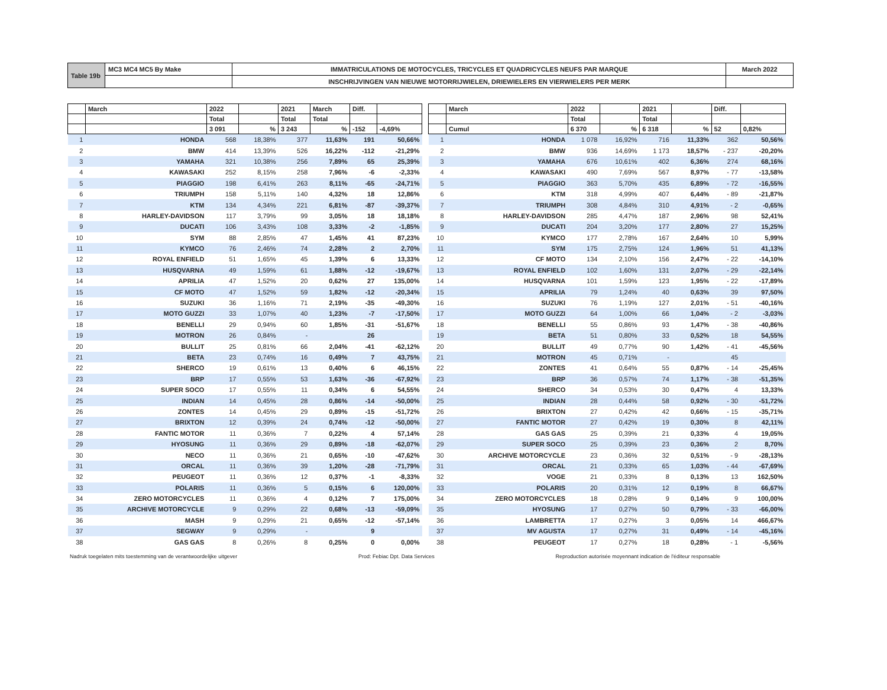| Table 19b | MC3 MC4 MC5 By Make | IMMATRICULATIONS DE MOTOCYCLES, TRICYCLES ET QUADRICYCLES NEUFS PAR MARQUE | March 2022 |
| | | INSCHRIJVINGEN VAN NIEUWE MOTORRIJWIELEN, DRIEWIELERS EN VIERWIELERS PER MERK | |
| | March | 2022 | | 2021 | March | Diff. | |
| --- | --- | --- | --- | --- | --- | --- | --- |
| | | Total | | Total | Total | | |
| | | 3 091 | % | 3 243 | % | -152 | -4,69% |
| 1 | HONDA | 568 | 18,38% | 377 | 11,63% | 191 | 50,66% |
| 2 | BMW | 414 | 13,39% | 526 | 16,22% | -112 | -21,29% |
| 3 | YAMAHA | 321 | 10,38% | 256 | 7,89% | 65 | 25,39% |
| 4 | KAWASAKI | 252 | 8,15% | 258 | 7,96% | -6 | -2,33% |
| 5 | PIAGGIO | 198 | 6,41% | 263 | 8,11% | -65 | -24,71% |
| 6 | TRIUMPH | 158 | 5,11% | 140 | 4,32% | 18 | 12,86% |
| 7 | KTM | 134 | 4,34% | 221 | 6,81% | -87 | -39,37% |
| 8 | HARLEY-DAVIDSON | 117 | 3,79% | 99 | 3,05% | 18 | 18,18% |
| 9 | DUCATI | 106 | 3,43% | 108 | 3,33% | -2 | -1,85% |
| 10 | SYM | 88 | 2,85% | 47 | 1,45% | 41 | 87,23% |
| 11 | KYMCO | 76 | 2,46% | 74 | 2,28% | 2 | 2,70% |
| 12 | ROYAL ENFIELD | 51 | 1,65% | 45 | 1,39% | 6 | 13,33% |
| 13 | HUSQVARNA | 49 | 1,59% | 61 | 1,88% | -12 | -19,67% |
| 14 | APRILIA | 47 | 1,52% | 20 | 0,62% | 27 | 135,00% |
| 15 | CF MOTO | 47 | 1,52% | 59 | 1,82% | -12 | -20,34% |
| 16 | SUZUKI | 36 | 1,16% | 71 | 2,19% | -35 | -49,30% |
| 17 | MOTO GUZZI | 33 | 1,07% | 40 | 1,23% | -7 | -17,50% |
| 18 | BENELLI | 29 | 0,94% | 60 | 1,85% | -31 | -51,67% |
| 19 | MOTRON | 26 | 0,84% | - | | 26 | |
| 20 | BULLIT | 25 | 0,81% | 66 | 2,04% | -41 | -62,12% |
| 21 | BETA | 23 | 0,74% | 16 | 0,49% | 7 | 43,75% |
| 22 | SHERCO | 19 | 0,61% | 13 | 0,40% | 6 | 46,15% |
| 23 | BRP | 17 | 0,55% | 53 | 1,63% | -36 | -67,92% |
| 24 | SUPER SOCO | 17 | 0,55% | 11 | 0,34% | 6 | 54,55% |
| 25 | INDIAN | 14 | 0,45% | 28 | 0,86% | -14 | -50,00% |
| 26 | ZONTES | 14 | 0,45% | 29 | 0,89% | -15 | -51,72% |
| 27 | BRIXTON | 12 | 0,39% | 24 | 0,74% | -12 | -50,00% |
| 28 | FANTIC MOTOR | 11 | 0,36% | 7 | 0,22% | 4 | 57,14% |
| 29 | HYOSUNG | 11 | 0,36% | 29 | 0,89% | -18 | -62,07% |
| 30 | NECO | 11 | 0,36% | 21 | 0,65% | -10 | -47,62% |
| 31 | ORCAL | 11 | 0,36% | 39 | 1,20% | -28 | -71,79% |
| 32 | PEUGEOT | 11 | 0,36% | 12 | 0,37% | -1 | -8,33% |
| 33 | POLARIS | 11 | 0,36% | 5 | 0,15% | 6 | 120,00% |
| 34 | ZERO MOTORCYCLES | 11 | 0,36% | 4 | 0,12% | 7 | 175,00% |
| 35 | ARCHIVE MOTORCYCLE | 9 | 0,29% | 22 | 0,68% | -13 | -59,09% |
| 36 | MASH | 9 | 0,29% | 21 | 0,65% | -12 | -57,14% |
| 37 | SEGWAY | 9 | 0,29% | - | | 9 | |
| 38 | GAS GAS | 8 | 0,26% | 8 | 0,25% | 0 | 0,00% |
| | March | 2022 | | 2021 | | Diff. | |
| --- | --- | --- | --- | --- | --- | --- | --- |
| | | Total | | Total | | | |
| | Cumul | 6 370 | % | 6 318 | % | 52 | 0,82% |
| 1 | HONDA | 1 078 | 16,92% | 716 | 11,33% | 362 | 50,56% |
| 2 | BMW | 936 | 14,69% | 1 173 | 18,57% | - 237 | -20,20% |
| 3 | YAMAHA | 676 | 10,61% | 402 | 6,36% | 274 | 68,16% |
| 4 | KAWASAKI | 490 | 7,69% | 567 | 8,97% | - 77 | -13,58% |
| 5 | PIAGGIO | 363 | 5,70% | 435 | 6,89% | - 72 | -16,55% |
| 6 | KTM | 318 | 4,99% | 407 | 6,44% | - 89 | -21,87% |
| 7 | TRIUMPH | 308 | 4,84% | 310 | 4,91% | - 2 | -0,65% |
| 8 | HARLEY-DAVIDSON | 285 | 4,47% | 187 | 2,96% | 98 | 52,41% |
| 9 | DUCATI | 204 | 3,20% | 177 | 2,80% | 27 | 15,25% |
| 10 | KYMCO | 177 | 2,78% | 167 | 2,64% | 10 | 5,99% |
| 11 | SYM | 175 | 2,75% | 124 | 1,96% | 51 | 41,13% |
| 12 | CF MOTO | 134 | 2,10% | 156 | 2,47% | - 22 | -14,10% |
| 13 | ROYAL ENFIELD | 102 | 1,60% | 131 | 2,07% | - 29 | -22,14% |
| 14 | HUSQVARNA | 101 | 1,59% | 123 | 1,95% | - 22 | -17,89% |
| 15 | APRILIA | 79 | 1,24% | 40 | 0,63% | 39 | 97,50% |
| 16 | SUZUKI | 76 | 1,19% | 127 | 2,01% | - 51 | -40,16% |
| 17 | MOTO GUZZI | 64 | 1,00% | 66 | 1,04% | - 2 | -3,03% |
| 18 | BENELLI | 55 | 0,86% | 93 | 1,47% | - 38 | -40,86% |
| 19 | BETA | 51 | 0,80% | 33 | 0,52% | 18 | 54,55% |
| 20 | BULLIT | 49 | 0,77% | 90 | 1,42% | - 41 | -45,56% |
| 21 | MOTRON | 45 | 0,71% | - | | 45 | |
| 22 | ZONTES | 41 | 0,64% | 55 | 0,87% | - 14 | -25,45% |
| 23 | BRP | 36 | 0,57% | 74 | 1,17% | - 38 | -51,35% |
| 24 | SHERCO | 34 | 0,53% | 30 | 0,47% | 4 | 13,33% |
| 25 | INDIAN | 28 | 0,44% | 58 | 0,92% | - 30 | -51,72% |
| 26 | BRIXTON | 27 | 0,42% | 42 | 0,66% | - 15 | -35,71% |
| 27 | FANTIC MOTOR | 27 | 0,42% | 19 | 0,30% | 8 | 42,11% |
| 28 | GAS GAS | 25 | 0,39% | 21 | 0,33% | 4 | 19,05% |
| 29 | SUPER SOCO | 25 | 0,39% | 23 | 0,36% | 2 | 8,70% |
| 30 | ARCHIVE MOTORCYCLE | 23 | 0,36% | 32 | 0,51% | - 9 | -28,13% |
| 31 | ORCAL | 21 | 0,33% | 65 | 1,03% | - 44 | -67,69% |
| 32 | VOGE | 21 | 0,33% | 8 | 0,13% | 13 | 162,50% |
| 33 | POLARIS | 20 | 0,31% | 12 | 0,19% | 8 | 66,67% |
| 34 | ZERO MOTORCYCLES | 18 | 0,28% | 9 | 0,14% | 9 | 100,00% |
| 35 | HYOSUNG | 17 | 0,27% | 50 | 0,79% | - 33 | -66,00% |
| 36 | LAMBRETTA | 17 | 0,27% | 3 | 0,05% | 14 | 466,67% |
| 37 | MV AGUSTA | 17 | 0,27% | 31 | 0,49% | - 14 | -45,16% |
| 38 | PEUGEOT | 17 | 0,27% | 18 | 0,28% | - 1 | -5,56% |
Nadruk toegelaten mits toestemming van de verantwoordelijke uitgever Prod: Febiac Dpt. Data Services Reproduction autorisée moyennant indication de l'éditeur responsable